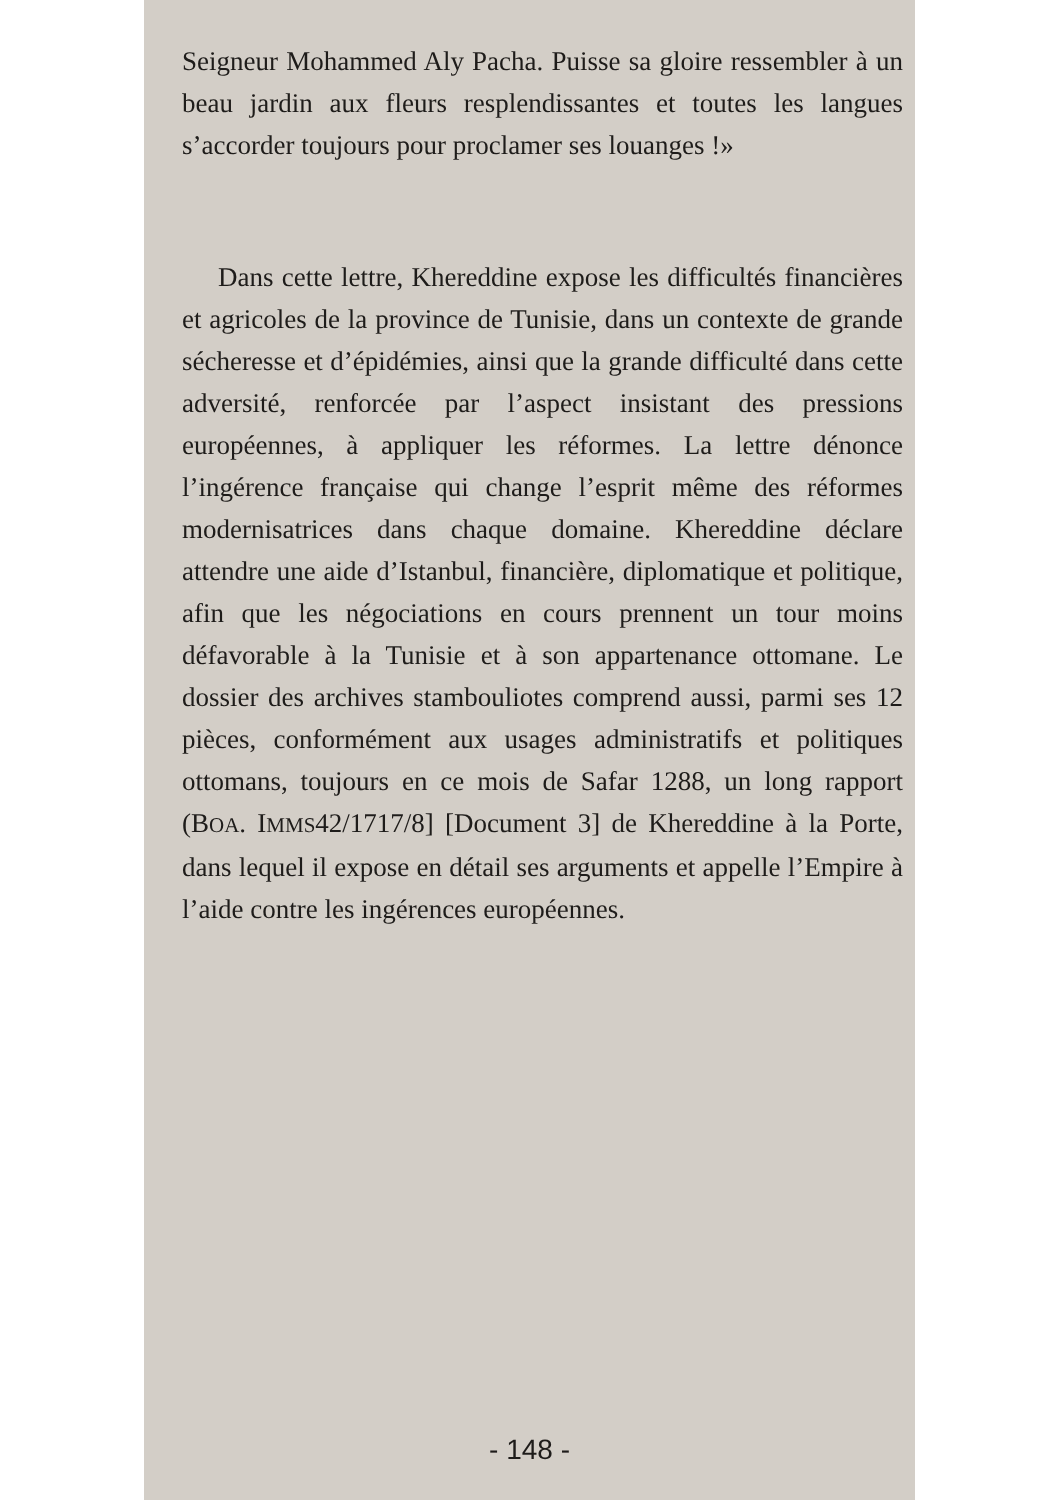Seigneur Mohammed Aly Pacha. Puisse sa gloire ressembler à un beau jardin aux fleurs resplendissantes et toutes les langues s’accorder toujours pour proclamer ses louanges !»
Dans cette lettre, Khereddine expose les difficultés financières et agricoles de la province de Tunisie, dans un contexte de grande sécheresse et d’épidémies, ainsi que la grande difficulté dans cette adversité, renforcée par l’aspect insistant des pressions européennes, à appliquer les réformes. La lettre dénonce l’ingérence française qui change l’esprit même des réformes modernisatrices dans chaque domaine. Khereddine déclare attendre une aide d’Istanbul, financière, diplomatique et politique, afin que les négociations en cours prennent un tour moins défavorable à la Tunisie et à son appartenance ottomane. Le dossier des archives stambouliotes comprend aussi, parmi ses 12 pièces, conformément aux usages administratifs et politiques ottomans, toujours en ce mois de Safar 1288, un long rapport (BOA. IMMS42/1717/8] [Document 3] de Khereddine à la Porte, dans lequel il expose en détail ses arguments et appelle l’Empire à l’aide contre les ingérences européennes.
- 148 -